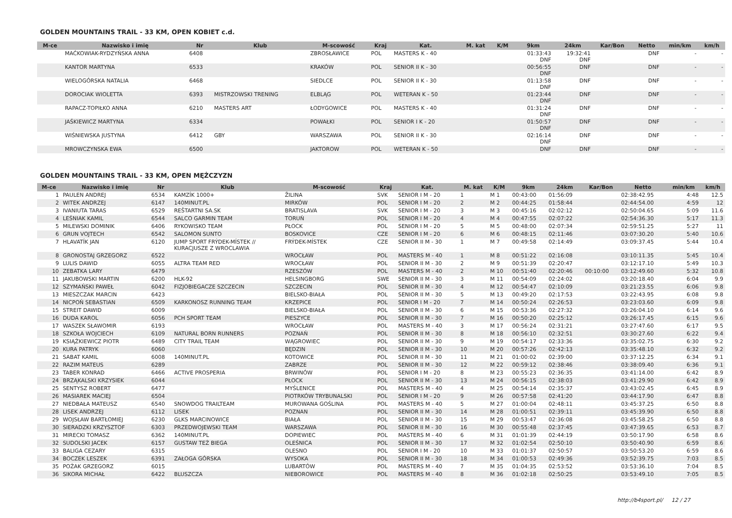GOLDEN MOUNTAINS TRAIL - 33 KM, OPEN KOBIET c.d.
| M-ce | Nazwisko i imię | Nr | Klub | M-scowość | Kraj | Kat. | M. kat | K/M | 9km | 24km | Kar/Bon | Netto | min/km | km/h |
| --- | --- | --- | --- | --- | --- | --- | --- | --- | --- | --- | --- | --- | --- | --- |
| | MAĆKOWIAK-RYDZYŃSKA ANNA | 6408 | | ZBROSŁAWICE | POL | MASTERS K - 40 | | | 01:33:43 DNF | 19:32:41 DNF | | DNF | - | - |
| | KANTOR MARTYNA | 6533 | | KRAKÓW | POL | SENIOR II K - 30 | | | 00:56:55 DNF | DNF | | DNF | - | - |
| | WIELOGÓRSKA NATALIA | 6468 | | SIEDLCE | POL | SENIOR II K - 30 | | | 01:13:58 DNF | DNF | | DNF | - | - |
| | DOROCIAK WIOLETTA | 6393 | MISTRZOWSKI TRENING | ELBLĄG | POL | WETERAN K - 50 | | | 01:23:44 DNF | DNF | | DNF | - | - |
| | RAPACZ-TOPIŁKO ANNA | 6210 | MASTERS ART | ŁODYGOWICE | POL | MASTERS K - 40 | | | 01:31:24 DNF | DNF | | DNF | - | - |
| | JAŚKIEWICZ MARTYNA | 6334 | | POWAŁKI | POL | SENIOR I K - 20 | | | 01:50:57 DNF | DNF | | DNF | - | - |
| | WIŚNIEWSKA JUSTYNA | 6412 | GBY | WARSZAWA | POL | SENIOR II K - 30 | | | 02:16:14 DNF | DNF | | DNF | - | - |
| | MROWCZYNSKA EWA | 6500 | | JAKTOROW | POL | WETERAN K - 50 | | | DNF | DNF | | DNF | - | - |
GOLDEN MOUNTAINS TRAIL - 33 KM, OPEN MĘŻCZYZN
| M-ce | Nazwisko i imię | Nr | Klub | M-scowość | Kraj | Kat. | M. kat | K/M | 9km | 24km | Kar/Bon | Netto | min/km | km/h |
| --- | --- | --- | --- | --- | --- | --- | --- | --- | --- | --- | --- | --- | --- | --- |
| 1 | PAULEN ANDREJ | 6534 | KAMZÍK 1000+ | ŽILINA | SVK | SENIOR I M - 20 | 1 | M 1 | 00:43:00 | 01:56:09 | | 02:38:42.95 | 4:48 | 12.5 |
| 2 | WITEK ANDRZEJ | 6147 | 140MINUT.PL | MIRKÓW | POL | SENIOR I M - 20 | 2 | M 2 | 00:44:25 | 01:58:44 | | 02:44:54.00 | 4:59 | 12 |
| 3 | IVANIUTA TARAS | 6529 | REŠTARTNI SA.SK | BRATISLAVA | SVK | SENIOR I M - 20 | 3 | M 3 | 00:45:16 | 02:02:12 | | 02:50:04.65 | 5:09 | 11.6 |
| 4 | LEŚNIAK KAMIL | 6544 | SALCO GARMIN TEAM | TORUŃ | POL | SENIOR I M - 20 | 4 | M 4 | 00:47:55 | 02:07:22 | | 02:54:36.30 | 5:17 | 11.3 |
| 5 | MILEWSKI DOMINIK | 6406 | RYKOWISKO TEAM | PŁOCK | POL | SENIOR I M - 20 | 5 | M 5 | 00:48:00 | 02:07:34 | | 02:59:51.25 | 5:27 | 11 |
| 6 | GRUN VOJTECH | 6542 | SALOMON SUNTO | BOSKOVICE | CZE | SENIOR I M - 20 | 6 | M 6 | 00:48:15 | 02:11:46 | | 03:07:30.20 | 5:40 | 10.6 |
| 7 | HLAVATÍK JAN | 6120 | JUMP SPORT FRÝDEK-MÍSTEK // KURACJUSZE Z WROCLAWIA | FRÝDEK-MÍSTEK | CZE | SENIOR II M - 30 | 1 | M 7 | 00:49:58 | 02:14:49 | | 03:09:37.45 | 5:44 | 10.4 |
| 8 | GRONOSTAJ GRZEGORZ | 6522 | | WROCŁAW | POL | MASTERS M - 40 | 1 | M 8 | 00:51:22 | 02:16:08 | | 03:10:11.35 | 5:45 | 10.4 |
| 9 | LULIS DAWID | 6055 | ALTRA TEAM RED | WROCŁAW | POL | SENIOR II M - 30 | 2 | M 9 | 00:51:39 | 02:20:47 | | 03:12:17.10 | 5:49 | 10.3 |
| 10 | ZEBATKA LARY | 6479 | | RZESZÓW | POL | MASTERS M - 40 | 2 | M 10 | 00:51:40 | 02:20:46 | 00:10:00 | 03:12:49.60 | 5:32 | 10.8 |
| 11 | JAKUBOWSKI MARTIN | 6200 | HLK-92 | HELSINGBORG | SWE | SENIOR II M - 30 | 3 | M 11 | 00:54:09 | 02:24:02 | | 03:20:18.40 | 6:04 | 9.9 |
| 12 | SZYMAŃSKI PAWEŁ | 6042 | FIZJOBIEGACZE SZCZECIN | SZCZECIN | POL | SENIOR II M - 30 | 4 | M 12 | 00:54:47 | 02:10:09 | | 03:21:23.55 | 6:06 | 9.8 |
| 13 | MIESZCZAK MARCIN | 6423 | | BIELSKO-BIAŁA | POL | SENIOR II M - 30 | 5 | M 13 | 00:49:20 | 02:17:53 | | 03:22:43.95 | 6:08 | 9.8 |
| 14 | NICPOŃ SEBASTIAN | 6509 | KARKONOSZ RUNNING TEAM | KRZEPICE | POL | SENIOR I M - 20 | 7 | M 14 | 00:50:24 | 02:26:53 | | 03:23:03.60 | 6:09 | 9.8 |
| 15 | STREIT DAWID | 6009 | | BIELSKO-BIAŁA | POL | SENIOR II M - 30 | 6 | M 15 | 00:53:36 | 02:27:32 | | 03:26:04.10 | 6:14 | 9.6 |
| 16 | DUDA KAROL | 6056 | PCH SPORT TEAM | PIESZYCE | POL | SENIOR II M - 30 | 7 | M 16 | 00:50:20 | 02:25:12 | | 03:26:17.45 | 6:15 | 9.6 |
| 17 | WASZEK SŁAWOMIR | 6193 | | WROCŁAW | POL | MASTERS M - 40 | 3 | M 17 | 00:56:24 | 02:31:21 | | 03:27:47.60 | 6:17 | 9.5 |
| 18 | SZKOŁA WOJCIECH | 6109 | NATURAL BORN RUNNERS | POZNAŃ | POL | SENIOR II M - 30 | 8 | M 18 | 00:56:10 | 02:32:51 | | 03:30:27.60 | 6:22 | 9.4 |
| 19 | KSIĄŻKIEWICZ PIOTR | 6489 | CITY TRAIL TEAM | WĄGROWIEC | POL | SENIOR II M - 30 | 9 | M 19 | 00:54:17 | 02:33:36 | | 03:35:02.75 | 6:30 | 9.2 |
| 20 | KURA PATRYK | 6060 | | BĘDZIN | POL | SENIOR II M - 30 | 10 | M 20 | 00:57:26 | 02:42:13 | | 03:35:48.10 | 6:32 | 9.2 |
| 21 | SABAT KAMIL | 6008 | 140MINUT.PL | KOTOWICE | POL | SENIOR II M - 30 | 11 | M 21 | 01:00:02 | 02:39:00 | | 03:37:12.25 | 6:34 | 9.1 |
| 22 | RAZIM MATEUS | 6289 | | ZABRZE | POL | SENIOR II M - 30 | 12 | M 22 | 00:59:12 | 02:38:46 | | 03:38:09.40 | 6:36 | 9.1 |
| 23 | TABER KONRAD | 6466 | ACTIVE PROSPERIA | BRWINÓW | POL | SENIOR I M - 20 | 8 | M 23 | 00:55:23 | 02:36:35 | | 03:41:14.00 | 6:42 | 8.9 |
| 24 | BRZĄKALSKI KRZYSIEK | 6044 | | PŁOCK | POL | SENIOR II M - 30 | 13 | M 24 | 00:56:15 | 02:38:03 | | 03:41:29.90 | 6:42 | 8.9 |
| 25 | SENTYSZ ROBERT | 6477 | | MYŚLENICE | POL | MASTERS M - 40 | 4 | M 25 | 00:54:14 | 02:35:37 | | 03:43:02.45 | 6:45 | 8.9 |
| 26 | MASIAREK MACIEJ | 6504 | | PIOTRKÓW TRYBUNALSKI | POL | SENIOR I M - 20 | 9 | M 26 | 00:57:58 | 02:41:20 | | 03:44:17.90 | 6:47 | 8.8 |
| 27 | NIEDBAŁA MATEUSZ | 6540 | SNOWDOG TRAILTEAM | MUROWANA GOŚLINA | POL | MASTERS M - 40 | 5 | M 27 | 01:00:04 | 02:48:11 | | 03:45:37.25 | 6:50 | 8.8 |
| 28 | LISEK ANDRZEJ | 6112 | LISEK | POZNAN | POL | SENIOR II M - 30 | 14 | M 28 | 01:00:51 | 02:39:11 | | 03:45:39.90 | 6:50 | 8.8 |
| 29 | WOJSŁAW BARTŁOMIEJ | 6230 | GLKS MARCINOWICE | BIAŁA | POL | SENIOR II M - 30 | 15 | M 29 | 00:53:47 | 02:36:08 | | 03:45:58.25 | 6:50 | 8.8 |
| 30 | SIERADZKI KRZYSZTOF | 6303 | PRZEDWOJEWSKI TEAM | WARSZAWA | POL | SENIOR II M - 30 | 16 | M 30 | 00:55:48 | 02:37:45 | | 03:47:39.65 | 6:53 | 8.7 |
| 31 | MIRECKI TOMASZ | 6362 | 140MINUT.PL | DOPIEWIEC | POL | MASTERS M - 40 | 6 | M 31 | 01:01:39 | 02:44:19 | | 03:50:17.90 | 6:58 | 8.6 |
| 32 | SUDOLSKI JACEK | 6157 | GUSTAW TEŻ BIEGA | OLEŚNICA | POL | SENIOR II M - 30 | 17 | M 32 | 01:02:54 | 02:50:10 | | 03:50:40.90 | 6:59 | 8.6 |
| 33 | BALIGA CEZARY | 6315 | | OLESNO | POL | SENIOR I M - 20 | 10 | M 33 | 01:01:37 | 02:50:57 | | 03:50:53.20 | 6:59 | 8.6 |
| 34 | BOCZEK LESZEK | 6391 | ZAŁOGA GÓRSKA | WYSOKA | POL | SENIOR II M - 30 | 18 | M 34 | 01:00:53 | 02:49:36 | | 03:52:39.75 | 7:03 | 8.5 |
| 35 | POŻAK GRZEGORZ | 6015 | | LUBARTÓW | POL | MASTERS M - 40 | 7 | M 35 | 01:04:35 | 02:53:52 | | 03:53:36.10 | 7:04 | 8.5 |
| 36 | SIKORA MICHAŁ | 6422 | BLUSZCZA | NIEBOROWICE | POL | MASTERS M - 40 | 8 | M 36 | 01:02:18 | 02:50:25 | | 03:53:49.10 | 7:05 | 8.5 |
http://b4sport.pl/ 12 / 27